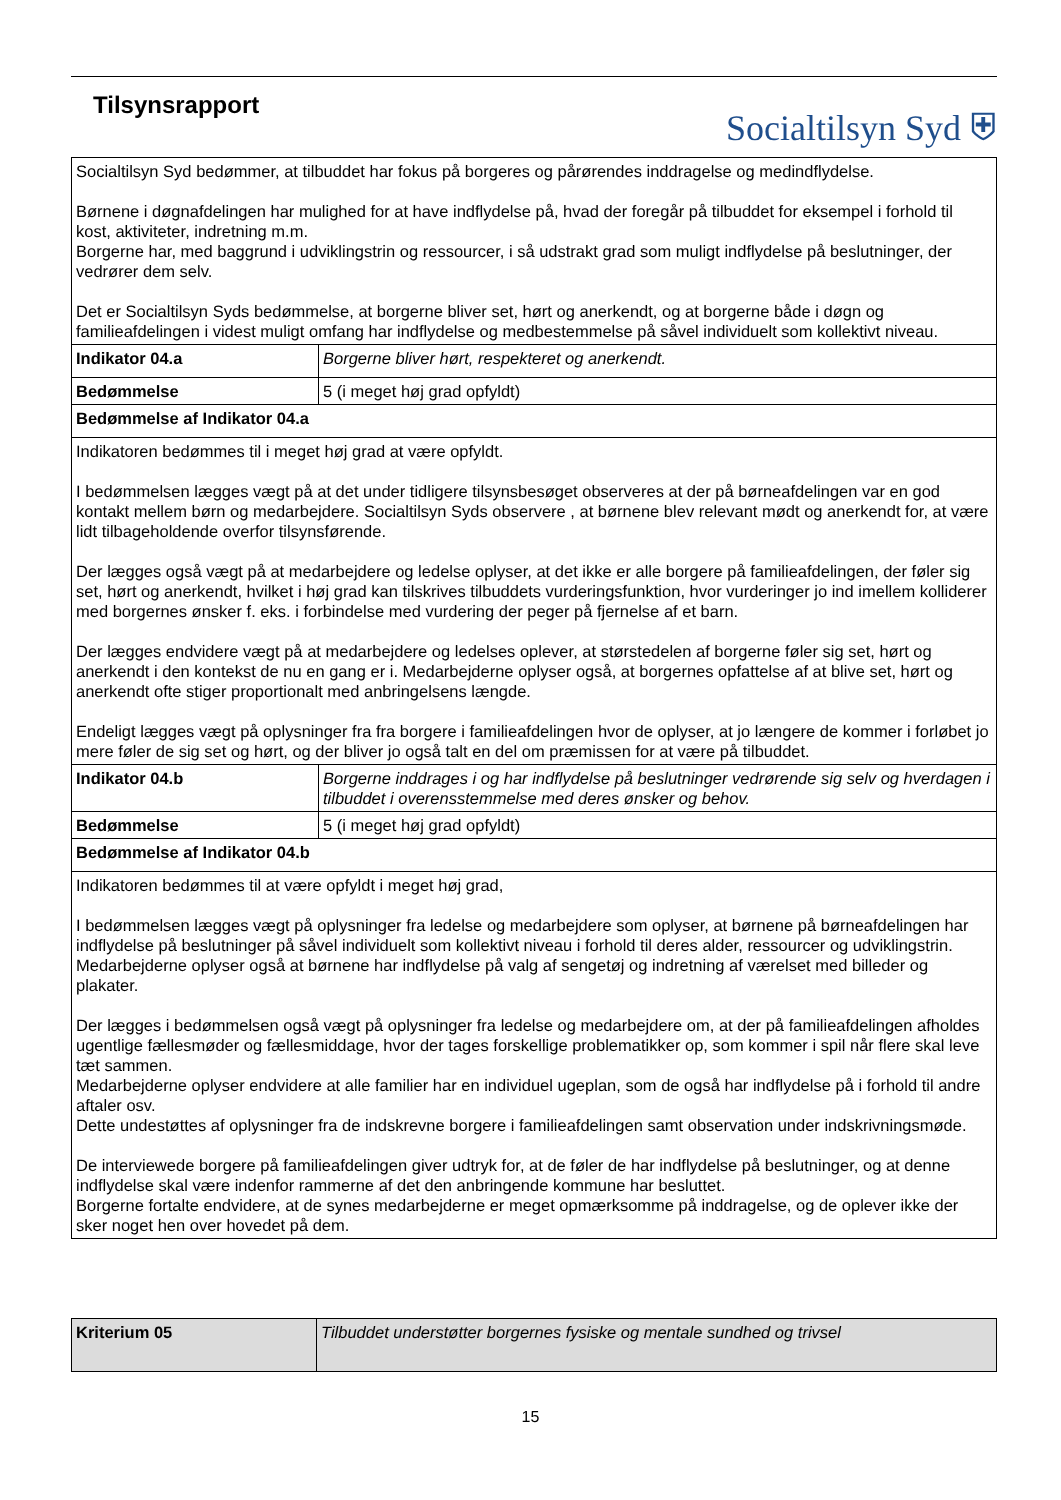Tilsynsrapport
Socialtilsyn Syd ⛨
| Socialtilsyn Syd bedømmer, at tilbuddet har fokus på borgeres og pårørendes inddragelse og medindflydelse. Børnene i døgnafdelingen har mulighed for at have indflydelse på, hvad der foregår på tilbuddet for eksempel i forhold til kost, aktiviteter, indretning m.m. Borgerne har, med baggrund i udviklingstrin og ressourcer, i så udstrakt grad som muligt indflydelse på beslutninger, der vedrører dem selv. Det er Socialtilsyn Syds bedømmelse, at borgerne bliver set, hørt og anerkendt, og at borgerne både i døgn og familieafdelingen i videst muligt omfang har indflydelse og medbestemmelse på såvel individuelt som kollektivt niveau. | |
| Indikator 04.a | Borgerne bliver hørt, respekteret og anerkendt. |
| Bedømmelse | 5 (i meget høj grad opfyldt) |
| Bedømmelse af Indikator 04.a | |
| Indikatoren bedømmes til i meget høj grad at være opfyldt. I bedømmelsen lægges vægt på at det under tidligere tilsynsbesøget observeres at der på børneafdelingen var en god kontakt mellem børn og medarbejdere. Socialtilsyn Syds observere , at børnene blev relevant mødt og anerkendt for, at være lidt tilbageholdende overfor tilsynsførende. Der lægges også vægt på at medarbejdere og ledelse oplyser, at det ikke er alle borgere på familieafdelingen, der føler sig set, hørt og anerkendt, hvilket i høj grad kan tilskrives tilbuddets vurderingsfunktion, hvor vurderinger jo ind imellem kolliderer med borgernes ønsker f. eks. i forbindelse med vurdering der peger på fjernelse af et barn. Der lægges endvidere vægt på at medarbejdere og ledelses oplever, at størstedelen af borgerne føler sig set, hørt og anerkendt i den kontekst de nu en gang er i. Medarbejderne oplyser også, at borgernes opfattelse af at blive set, hørt og anerkendt ofte stiger proportionalt med anbringelsens længde. Endeligt lægges vægt på oplysninger fra fra borgere i familieafdelingen hvor de oplyser, at jo længere de kommer i forløbet jo mere føler de sig set og hørt, og der bliver jo også talt en del om præmissen for at være på tilbuddet. | |
| Indikator 04.b | Borgerne inddrages i og har indflydelse på beslutninger vedrørende sig selv og hverdagen i tilbuddet i overensstemmelse med deres ønsker og behov. |
| Bedømmelse | 5 (i meget høj grad opfyldt) |
| Bedømmelse af Indikator 04.b | |
| Indikatoren bedømmes til at være opfyldt i meget høj grad, I bedømmelsen lægges vægt på oplysninger fra ledelse og medarbejdere som oplyser, at børnene på børneafdelingen har indflydelse på beslutninger på såvel individuelt som kollektivt niveau i forhold til deres alder, ressourcer og udviklingstrin. Medarbejderne oplyser også at børnene har indflydelse på valg af sengetøj og indretning af værelset med billeder og plakater. Der lægges i bedømmelsen også vægt på oplysninger fra ledelse og medarbejdere om, at der på familieafdelingen afholdes ugentlige fællesmøder og fællesmiddage, hvor der tages forskellige problematikker op, som kommer i spil når flere skal leve tæt sammen. Medarbejderne oplyser endvidere at alle familier har en individuel ugeplan, som de også har indflydelse på i forhold til andre aftaler osv. Dette undestøttes af oplysninger fra de indskrevne borgere i familieafdelingen samt observation under indskrivningsmøde. De interviewede borgere på familieafdelingen giver udtryk for, at de føler de har indflydelse på beslutninger, og at denne indflydelse skal være indenfor rammerne af det den anbringende kommune har besluttet. Borgerne fortalte endvidere, at de synes medarbejderne er meget opmærksomme på inddragelse, og de oplever ikke der sker noget hen over hovedet på dem. | |
| Kriterium 05 | Tilbuddet understøtter borgernes fysiske og mentale sundhed og trivsel |
15